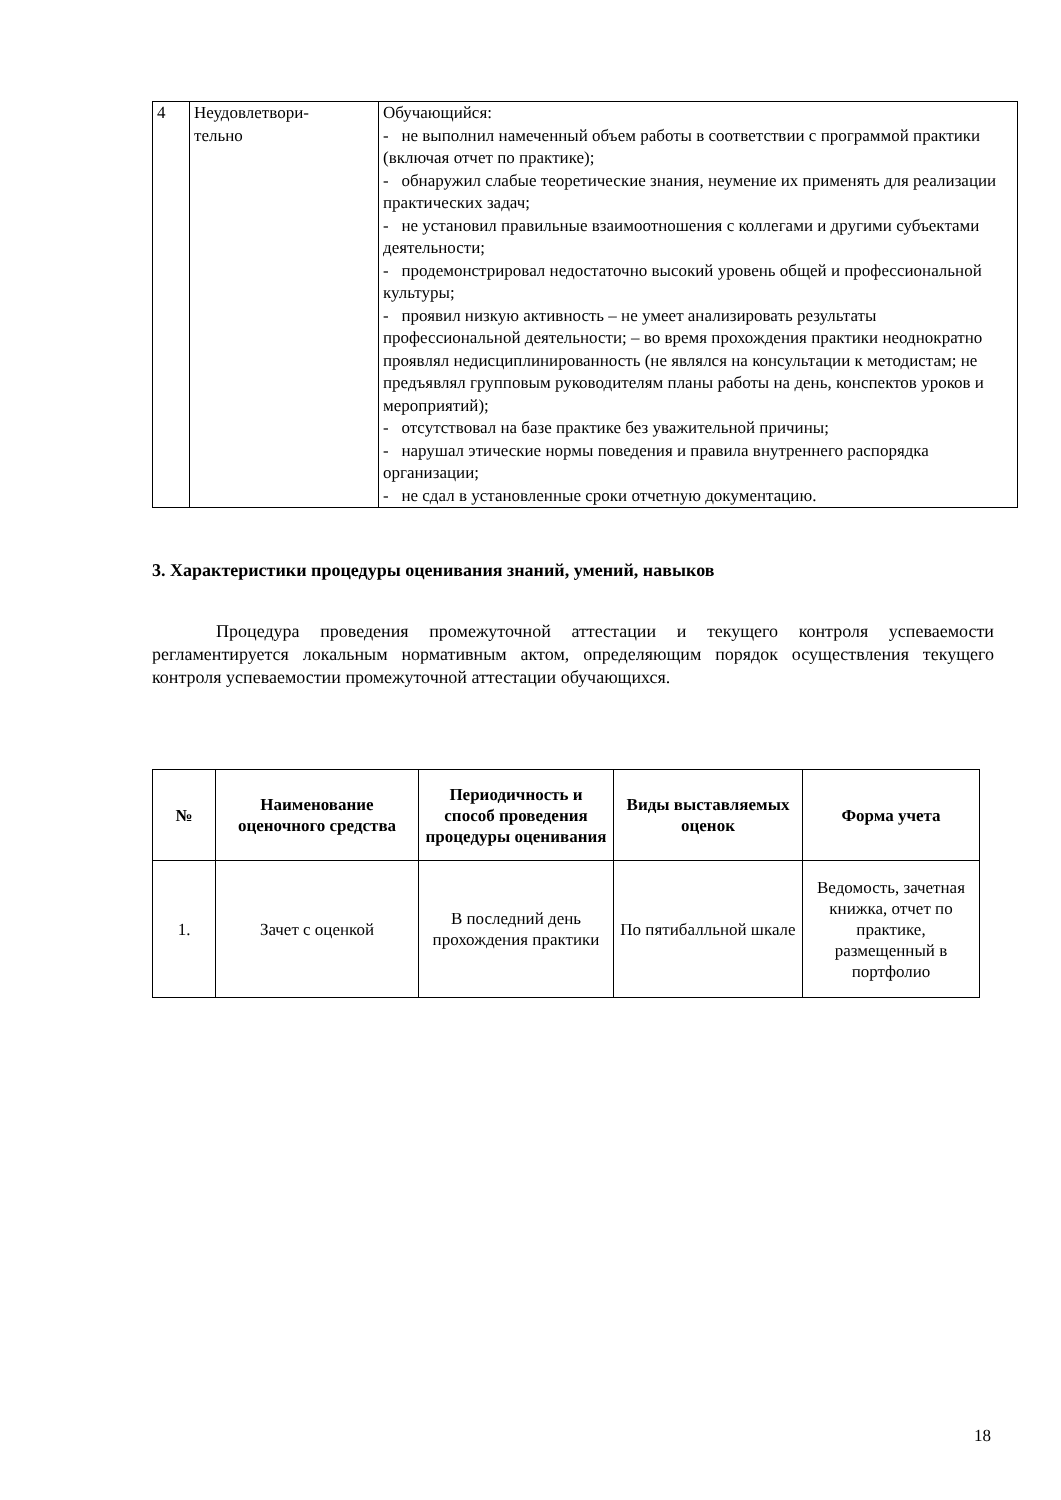| 4 | Неудовлетвори- тельно | Обучающийся: - не выполнил намеченный объем работы в соответствии с программой практики (включая отчет по практике); - обнаружил слабые теоретические знания, неумение их применять для реализации практических задач; - не установил правильные взаимоотношения с коллегами и другими субъектами деятельности; - продемонстрировал недостаточно высокий уровень общей и профессиональной культуры; - проявил низкую активность – не умеет анализировать результаты профессиональной деятельности; – во время прохождения практики неоднократно проявлял недисциплинированность (не являлся на консультации к методистам; не предъявлял групповым руководителям планы работы на день, конспектов уроков и мероприятий); - отсутствовал на базе практике без уважительной причины; - нарушал этические нормы поведения и правила внутреннего распорядка организации; - не сдал в установленные сроки отчетную документацию. |
3. Характеристики процедуры оценивания знаний, умений, навыков
Процедура проведения промежуточной аттестации и текущего контроля успеваемости регламентируется локальным нормативным актом, определяющим порядок осуществления текущего контроля успеваемостии промежуточной аттестации обучающихся.
| № | Наименование оценочного средства | Периодичность и способ проведения процедуры оценивания | Виды выставляемых оценок | Форма учета |
| --- | --- | --- | --- | --- |
| 1. | Зачет с оценкой | В последний день прохождения практики | По пятибалльной шкале | Ведомость, зачетная книжка, отчет по практике, размещенный в портфолио |
18